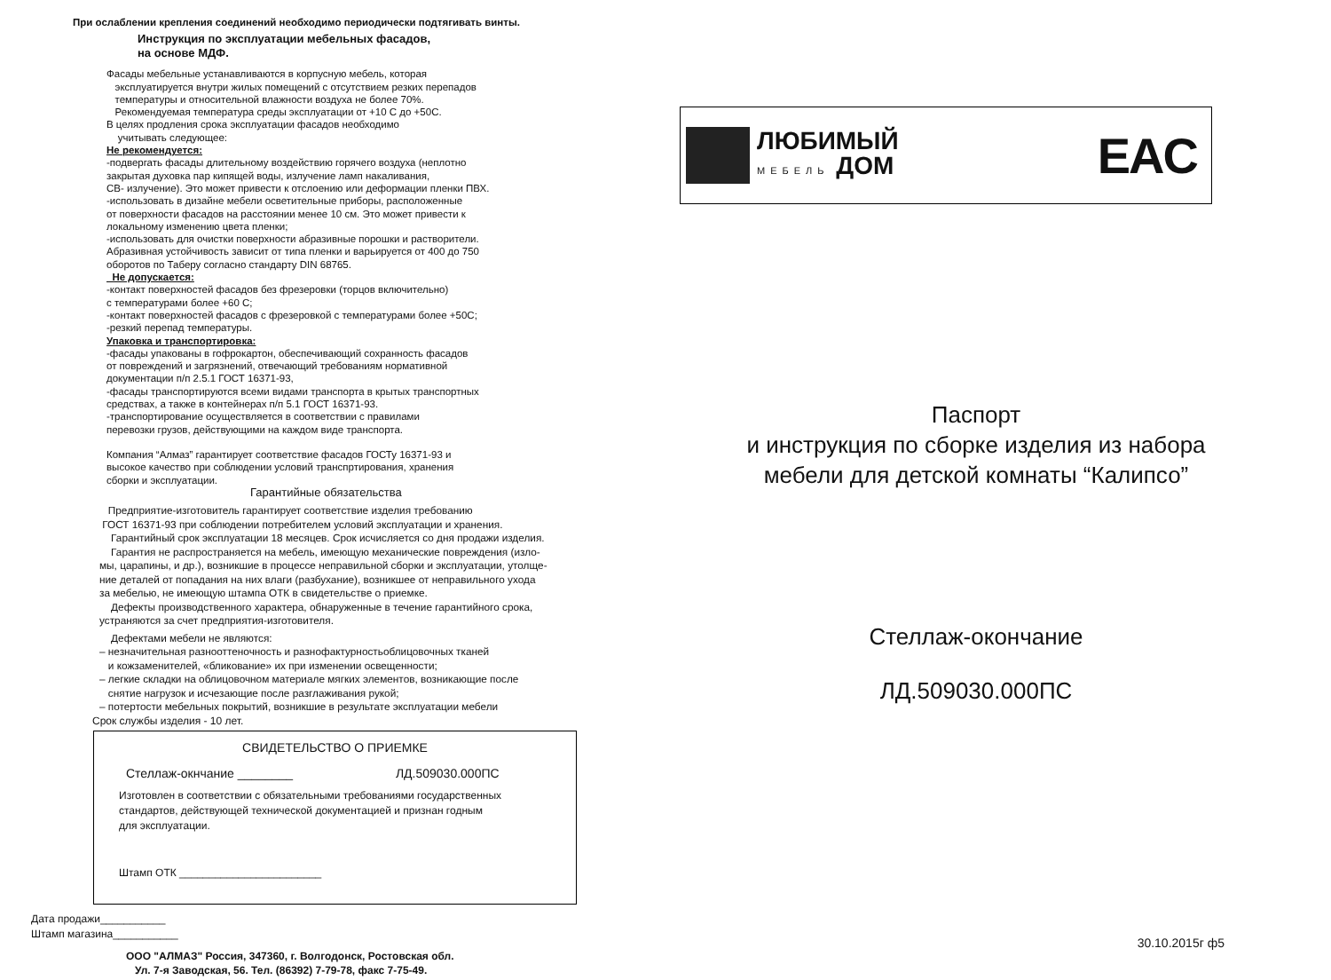При ослаблении крепления соединений необходимо периодически подтягивать винты.
Инструкция по эксплуатации мебельных фасадов,
на основе МДФ.
Фасады мебельные устанавливаются в корпусную мебель, которая
эксплуатируется внутри жилых помещений с отсутствием резких перепадов
температуры и относительной влажности воздуха не более 70%.
Рекомендуемая температура среды эксплуатации от +10 С до +50С.
В целях продления срока эксплуатации фасадов необходимо
учитывать следующее:
Не рекомендуется:
-подвергать фасады длительному воздействию горячего воздуха (неплотно
закрытая духовка пар кипящей воды, излучение ламп накаливания,
СВ- излучение). Это может привести к отслоению или деформации пленки ПВХ.
-использовать в дизайне мебели осветительные приборы, расположенные
от поверхности фасадов на расстоянии менее 10 см. Это может привести к
локальному изменению цвета пленки;
-использовать для очистки поверхности абразивные порошки и растворители.
Абразивная устойчивость зависит от типа пленки и варьируется от 400 до 750
оборотов по Таберу согласно стандарту DIN 68765.
Не допускается:
-контакт поверхностей фасадов без фрезеровки (торцов включительно)
с температурами более +60 С;
-контакт поверхностей фасадов с фрезеровкой с температурами более +50С;
-резкий перепад температуры.
Упаковка и транспортировка:
-фасады упакованы в гофрокартон, обеспечивающий сохранность фасадов
от повреждений и загрязнений, отвечающий требованиям нормативной
документации п/п 2.5.1 ГОСТ 16371-93,
-фасады транспортируются всеми видами транспорта в крытых транспортных
средствах, а также в контейнерах п/п 5.1 ГОСТ 16371-93.
-транспортирование осуществляется в соответствии с правилами
перевозки грузов, действующими на каждом виде транспорта.
Компания “Алмаз” гарантирует соответствие фасадов ГОСТу 16371-93 и
высокое качество при соблюдении условий транспртирования, хранения
сборки и эксплуатации.
Гарантийные обязательства
Предприятие-изготовитель гарантирует соответствие изделия требованию
ГОСТ 16371-93 при соблюдении потребителем условий эксплуатации и хранения.
Гарантийный срок эксплуатации 18 месяцев. Срок исчисляется со дня продажи изделия.
Гарантия не распространяется на мебель, имеющую механические повреждения (изло-
мы, царапины, и др.), возникшие в процессе неправильной сборки и эксплуатации, утолще-
ние деталей от попадания на них влаги (разбухание), возникшее от неправильного ухода
за мебелью, не имеющую штампа ОТК в свидетельстве о приемке.
Дефекты производственного характера, обнаруженные в течение гарантийного срока,
устраняются за счет предприятия-изготовителя.
Дефектами мебели не являются:
– незначительная разнооттеночность и разнофактурностьоблицовочных тканей
и кожзаменителей, «бликование» их при изменении освещенности;
– легкие складки на облицовочном материале мягких элементов, возникающие после
снятие нагрузок и исчезающие после разглаживания рукой;
– потертости мебельных покрытий, возникшие в результате эксплуатации мебели
Срок службы изделия - 10 лет.
СВИДЕТЕЛЬСТВО О ПРИЕМКЕ
Стеллаж-окнчание ________ ЛД.509030.000ПС
Изготовлен в соответствии с обязательными требованиями государственных
стандартов, действующей технической документацией и признан годным
для эксплуатации.
Штамп ОТК ________________________
Дата продажи___________
Штамп магазина___________
ООО "АЛМАЗ" Россия, 347360, г. Волгодонск, Ростовская обл.
Ул. 7-я Заводская, 56. Тел. (86392) 7-79-78, факс 7-75-49.
ЛЮБИМЫЙ
МЕБЕЛЬ ДОМ
EAC
Паспорт
и инструкция по сборке изделия из набора
мебели для детской комнаты “Калипсо”
Стеллаж-окончание
ЛД.509030.000ПС
30.10.2015г ф5